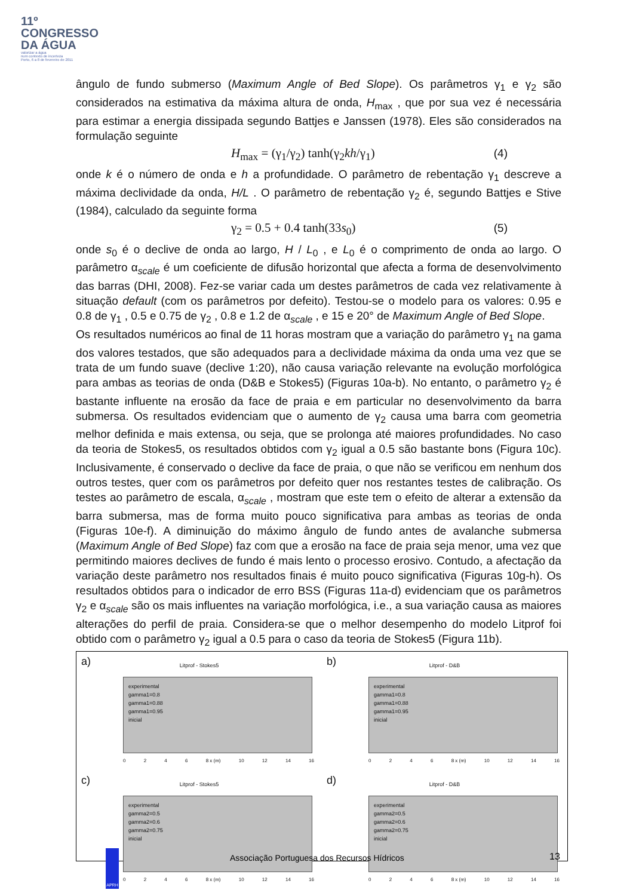11º
CONGRESSO
DA ÁGUA
valorizar a água
num contexto de incerteza
Porto, 6 a 8 de fevereiro de 2011
ângulo de fundo submerso (Maximum Angle of Bed Slope). Os parâmetros γ<sub>1</sub> e γ<sub>2</sub> são considerados na estimativa da máxima altura de onda, H<sub>max</sub> , que por sua vez é necessária para estimar a energia dissipada segundo Battjes e Janssen (1978). Eles são considerados na formulação seguinte
H<sub>max</sub> = (γ<sub>1</sub>/γ<sub>2</sub>) tanh(γ<sub>2</sub>kh/γ<sub>1</sub>) (4)
onde k é o número de onda e h a profundidade. O parâmetro de rebentação γ<sub>1</sub> descreve a máxima declividade da onda, H/L . O parâmetro de rebentação γ<sub>2</sub> é, segundo Battjes e Stive (1984), calculado da seguinte forma
γ<sub>2</sub> = 0.5 + 0.4 tanh(33s<sub>0</sub>) (5)
onde s<sub>0</sub> é o declive de onda ao largo, H / L<sub>0</sub> , e L<sub>0</sub> é o comprimento de onda ao largo. O parâmetro α<sub>scale</sub> é um coeficiente de difusão horizontal que afecta a forma de desenvolvimento das barras (DHI, 2008). Fez-se variar cada um destes parâmetros de cada vez relativamente à situação default (com os parâmetros por defeito). Testou-se o modelo para os valores: 0.95 e 0.8 de γ<sub>1</sub> , 0.5 e 0.75 de γ<sub>2</sub> , 0.8 e 1.2 de α<sub>scale</sub> , e 15 e 20° de Maximum Angle of Bed Slope.
Os resultados numéricos ao final de 11 horas mostram que a variação do parâmetro γ<sub>1</sub> na gama dos valores testados, que são adequados para a declividade máxima da onda uma vez que se trata de um fundo suave (declive 1:20), não causa variação relevante na evolução morfológica para ambas as teorias de onda (D&B e Stokes5) (Figuras 10a-b). No entanto, o parâmetro γ<sub>2</sub> é bastante influente na erosão da face de praia e em particular no desenvolvimento da barra submersa. Os resultados evidenciam que o aumento de γ<sub>2</sub> causa uma barra com geometria melhor definida e mais extensa, ou seja, que se prolonga até maiores profundidades. No caso da teoria de Stokes5, os resultados obtidos com γ<sub>2</sub> igual a 0.5 são bastante bons (Figura 10c). Inclusivamente, é conservado o declive da face de praia, o que não se verificou em nenhum dos outros testes, quer com os parâmetros por defeito quer nos restantes testes de calibração. Os testes ao parâmetro de escala, α<sub>scale</sub> , mostram que este tem o efeito de alterar a extensão da barra submersa, mas de forma muito pouco significativa para ambas as teorias de onda (Figuras 10e-f). A diminuição do máximo ângulo de fundo antes de avalanche submersa (Maximum Angle of Bed Slope) faz com que a erosão na face de praia seja menor, uma vez que permitindo maiores declives de fundo é mais lento o processo erosivo. Contudo, a afectação da variação deste parâmetro nos resultados finais é muito pouco significativa (Figuras 10g-h). Os resultados obtidos para o indicador de erro BSS (Figuras 11a-d) evidenciam que os parâmetros γ<sub>2</sub> e α<sub>scale</sub> são os mais influentes na variação morfológica, i.e., a sua variação causa as maiores alterações do perfil de praia. Considera-se que o melhor desempenho do modelo Litprof foi obtido com o parâmetro γ<sub>2</sub> igual a 0.5 para o caso da teoria de Stokes5 (Figura 11b).
a)
Litprof - Stokes5
experimental
gamma1=0.8
gamma1=0.88
gamma1=0.95
inicial
0246 8 x (m) 10 12 14 16
b)
Litprof - D&B
experimental
gamma1=0.8
gamma1=0.88
gamma1=0.95
inicial
0246 8 x (m) 10 12 14 16
c)
Litprof - Stokes5
experimental
gamma2=0.5
gamma2=0.6
gamma2=0.75
inicial
0246 8 x (m) 10 12 14 16
d)
Litprof - D&B
experimental
gamma2=0.5
gamma2=0.6
gamma2=0.75
inicial
0246 8 x (m) 10 12 14 16
APRH
Associação Portuguesa dos Recursos Hídricos
13